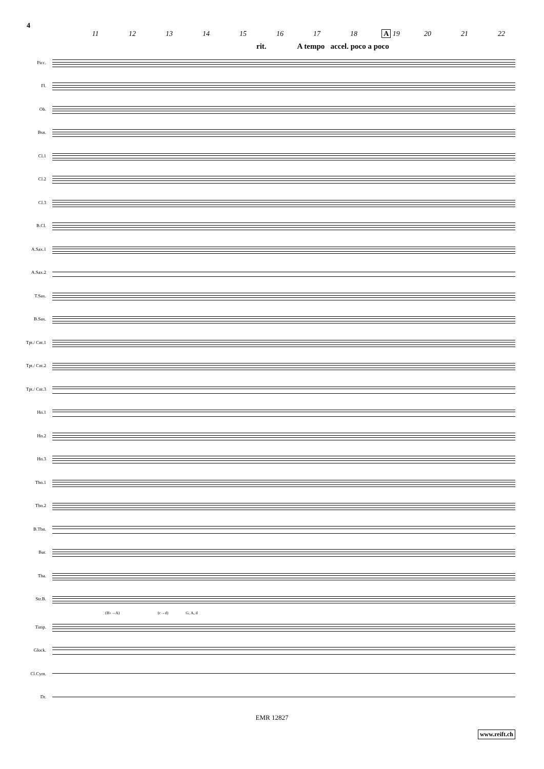4
11 12 13 14 15 16 17 18 A 19 20 21 22
rit. A tempo accel. poco a poco
Picc.
Fl.
Ob.
Bsn.
Cl.1
Cl.2
Cl.3
B.Cl.
A.Sax.1
A.Sax.2
T.Sax.
B.Sax.
Tpt./ Cnt.1
Tpt./ Cnt.2
Tpt./ Cnt.3
Hn.1
Hn.2
Hn.3
Tbn.1
Tbn.2
B.Tbn.
Bar.
Tba.
Str.B.
(B♭→A) (c→d) G, A, d
Timp.
Glock.
Cl.Cym.
Dr.
EMR 12827
www.reift.ch